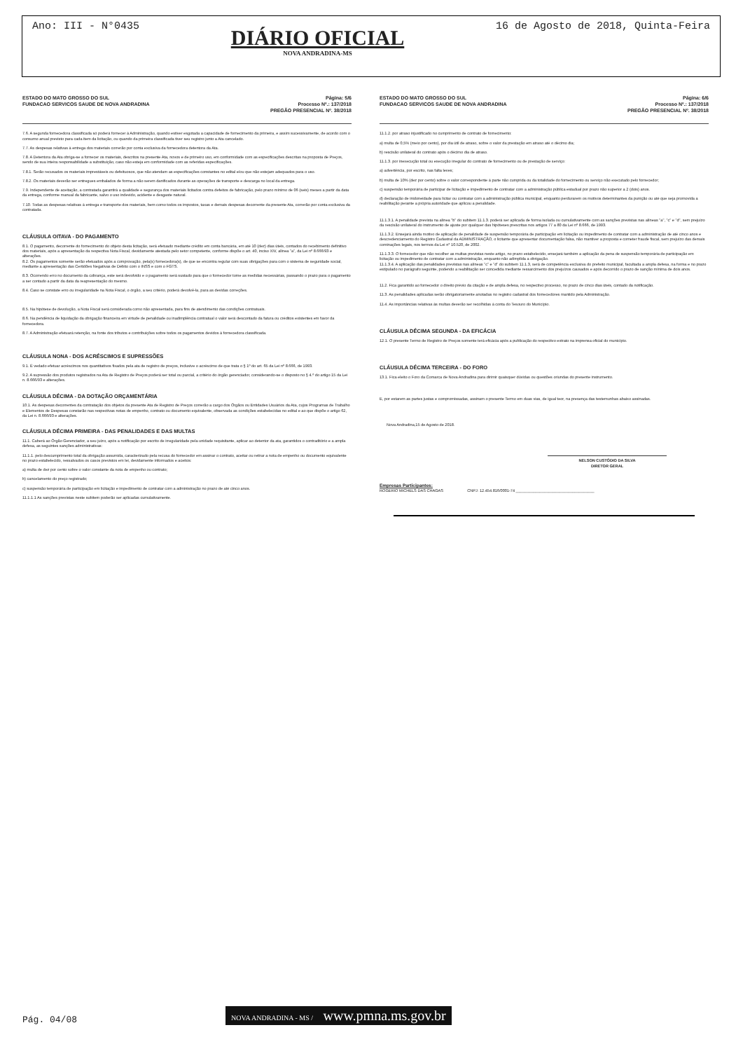Ano: III - N°0435
DIÁRIO OFICIAL
NOVA ANDRADINA-MS
16 de Agosto de 2018, Quinta-Feira
ESTADO DO MATO GROSSO DO SUL
FUNDACAO SERVICOS SAUDE DE NOVA ANDRADINA
Página: 5/6
Processo Nº.: 137/2018
PREGÃO PRESENCIAL Nº. 38/2018
7.6. A segunda fornecedora classificada só poderá fornecer à Administração, quando estiver esgotada a capacidade de fornecimento da primeira, e assim sucessivamente, de acordo com o consumo anual previsto para cada item da licitação, ou quando da primeira classificada tiver seu registro junto a Ata cancelado.
7.7. As despesas relativas à entrega dos materiais correrão por conta exclusiva da fornecedora detentora da Ata.
7.8. A Detentora da Ata obriga-se a fornecer os materiais, descritos na presente Ata, novos e de primeiro uso, em conformidade com as especificações descritas na proposta de Preços, sendo de sua inteira responsabilidade a substituição, caso não esteja em conformidade com as referidas especificações.
7.8.1. Serão recusados os materiais imprestáveis ou defeituosos, que não atendam as especificações constantes no edital e/ou que não estejam adequados para o uso.
7.8.2. Os materiais deverão ser entregues embalados de forma a não serem danificados durante as operações de transporte e descarga no local da entrega.
7.9. Independente de aceitação, a contratada garantirá a qualidade e segurança dos materiais licitados contra defeitos de fabricação, pelo prazo mínimo de 06 (seis) meses a partir da data da entrega, conforme manual da fabricante, salvo o uso indevido, acidente e desgaste natural.
7.10. Todas as despesas relativas à entrega e transporte dos materiais, bem como todos os impostos, taxas e demais despesas decorrente da presente Ata, correrão por conta exclusiva da contratada.
CLÁUSULA OITAVA - DO PAGAMENTO
8.1. O pagamento, decorrente do fornecimento do objeto desta licitação, será efetuado mediante crédito em conta bancária, em até 10 (dez) dias úteis, contados do recebimento definitivo dos materiais, após a apresentação da respectiva Nota Fiscal, devidamente atestada pelo setor competente, conforme dispõe o art. 40, inciso XIV, alínea "a", da Lei nº 8.666/93 e alterações.
8.2. Os pagamentos somente serão efetuados após a comprovação, pela(s) fornecedora(s), de que se encontra regular com suas obrigações para com o sistema de seguridade social, mediante a apresentação das Certidões Negativas de Débito com o INSS e com o FGTS.
8.3. Ocorrendo erro no documento da cobrança, este será devolvido e o pagamento será sustado para que o fornecedor tome as medidas necessárias, passando o prazo para o pagamento a ser contado a partir da data da reapresentação do mesmo.
8.4. Caso se constate erro ou irregularidade na Nota Fiscal, o órgão, a seu critério, poderá devolvê-la, para as devidas correções.
8.5. Na hipótese de devolução, a Nota Fiscal será considerada como não apresentada, para fins de atendimento das condições contratuais.
8.6. Na pendência de liquidação da obrigação financeira em virtude de penalidade ou inadimplência contratual o valor será descontado da fatura ou créditos existentes em favor da fornecedora.
8.7. A Administração efetuará retenção, na fonte dos tributos e contribuições sobre todos os pagamentos devidos à fornecedora classificada.
CLÁUSULA NONA - DOS ACRÉSCIMOS E SUPRESSÕES
9.1. É vedado efetuar acréscimos nos quantitativos fixados pela ata de registro de preços, inclusive o acréscimo de que trata o § 1º do art. 65 da Lei nº 8.666, de 1993.
9.2. A supressão dos produtos registrados na Ata de Registro de Preços poderá ser total ou parcial, a critério do órgão gerenciador, considerando-se o disposto no § 4.º do artigo 15 da Lei n. 8.666/93 e alterações.
CLÁUSULA DÉCIMA - DA DOTAÇÃO ORÇAMENTÁRIA
10.1. As despesas decorrentes da contratação dos objetos da presente Ata de Registro de Preços correrão a cargo dos Órgãos ou Entidades Usuários da Ata, cujos Programas de Trabalho e Elementos de Despesas constarão nas respectivas notas de empenho, contrato ou documento equivalente, observada as condições estabelecidas no edital e ao que dispõe o artigo 62, da Lei n. 8.666/93 e alterações.
CLÁUSULA DÉCIMA PRIMEIRA - DAS PENALIDADES E DAS MULTAS
11.1. Caberá ao Órgão Gerenciador, a seu juízo, após a notificação por escrito de irregularidade pela unidade requisitante, aplicar ao detentor da ata, garantidos o contraditório e a ampla defesa, as seguintes sanções administrativas:
11.1.1. pelo descumprimento total da obrigação assumida, caracterizado pela recusa do fornecedor em assinar o contrato, aceitar ou retirar a nota de empenho ou documento equivalente no prazo estabelecido, ressalvados os casos previstos em lei, devidamente informados e aceitos:
a) multa de dez por cento sobre o valor constante da nota de empenho ou contrato;
b) cancelamento do preço registrado;
c) suspensão temporária de participação em licitação e impedimento de contratar com a administração no prazo de até cinco anos.
11.1.1.1 As sanções previstas neste subitem poderão ser aplicadas cumulativamente.
ESTADO DO MATO GROSSO DO SUL
FUNDACAO SERVICOS SAUDE DE NOVA ANDRADINA
Página: 6/6
Processo Nº.: 137/2018
PREGÃO PRESENCIAL Nº. 38/2018
11.1.2. por atraso injustificado no cumprimento de contrato de fornecimento:
a) multa de 0,5% (meio por cento), por dia útil de atraso, sobre o valor da prestação em atraso até o décimo dia;
b) rescisão unilateral do contrato após o décimo dia de atraso.
11.1.3. por inexecução total ou execução irregular do contrato de fornecimento ou de prestação de serviço:
a) advertência, por escrito, nas falta leves;
b) multa de 10% (dez por cento) sobre o valor correspondente à parte não cumprida ou da totalidade do fornecimento ou serviço não executado pelo fornecedor;
c) suspensão temporária de participar de licitação e impedimento de contratar com a administração pública estadual por prazo não superior a 2 (dois) anos.
d) declaração de inidoneidade para licitar ou contratar com a administração pública municipal, enquanto perdurarem os motivos determinantes da punição ou até que seja promovida a reabilitação perante a própria autoridade que aplicou a penalidade.
11.1.3.1. A penalidade prevista na alínea "b" do subitem 11.1.3. poderá ser aplicada de forma isolada ou cumulativamente com as sanções previstas nas alíneas "a", "c" e "d", sem prejuízo da rescisão unilateral do instrumento de ajuste por qualquer das hipóteses prescritas nos artigos 77 a 80 da Lei nº 8.666, de 1993.
11.1.3.2. Ensejará ainda motivo de aplicação de penalidade de suspensão temporária de participação em licitação ou impedimento de contratar com a administração de até cinco anos e descredenciamento do Registro Cadastral da ADMINISTRAÇÃO, o licitante que apresentar documentação falsa, não mantiver a proposta e cometer fraude fiscal, sem prejuízo das demais cominações legais, nos termos da Lei n° 10.520, de 2002.
11.1.3.3. O fornecedor que não recolher as multas previstas neste artigo, no prazo estabelecido, ensejará também a aplicação da pena de suspensão temporária de participação em licitação ou impedimento de contratar com a administração, enquanto não adimplida a obrigação.
11.1.3.4. A aplicação das penalidades previstas nas alíneas "c" e "d" do subitem 11.1.3, será de competência exclusiva do prefeito municipal, facultada a ampla defesa, na forma e no prazo estipulado no parágrafo seguinte, podendo a reabilitação ser concedida mediante ressarcimento dos prejuízos causados e após decorrido o prazo de sanção mínima de dois anos.
11.2. Fica garantido ao fornecedor o direito prévio da citação e de ampla defesa, no respectivo processo, no prazo de cinco dias úteis, contado da notificação.
11.3. As penalidades aplicadas serão obrigatoriamente anotadas no registro cadastral dos fornecedores mantido pela Administração.
11.4. As importâncias relativas às multas deverão ser recolhidas à conta do Tesouro do Município.
CLÁUSULA DÉCIMA SEGUNDA - DA EFICÁCIA
12.1. O presente Termo de Registro de Preços somente terá eficácia após a publicação do respectivo extrato na imprensa oficial do município.
CLÁUSULA DÉCIMA TERCEIRA - DO FORO
13.1. Fica eleito o Foro da Comarca de Nova Andradina para dirimir quaisquer dúvidas ou questões oriundas do presente instrumento.
E, por estarem as partes justas e compromissadas, assinam o presente Termo em duas vias, de igual teor, na presença das testemunhas abaixo assinadas.
Nova Andradina,15 de Agosto de 2018.
NELSON CUSTÓDIO DA SILVA
DIRETOR GERAL
Empresas Participantes:
ROGERIO MICHELS DAS CHAGAS CNPJ: 12.454.816/0001-74 ____________________________________
Pág. 04/08
NOVA ANDRADINA - MS / www.pmna.ms.gov.br